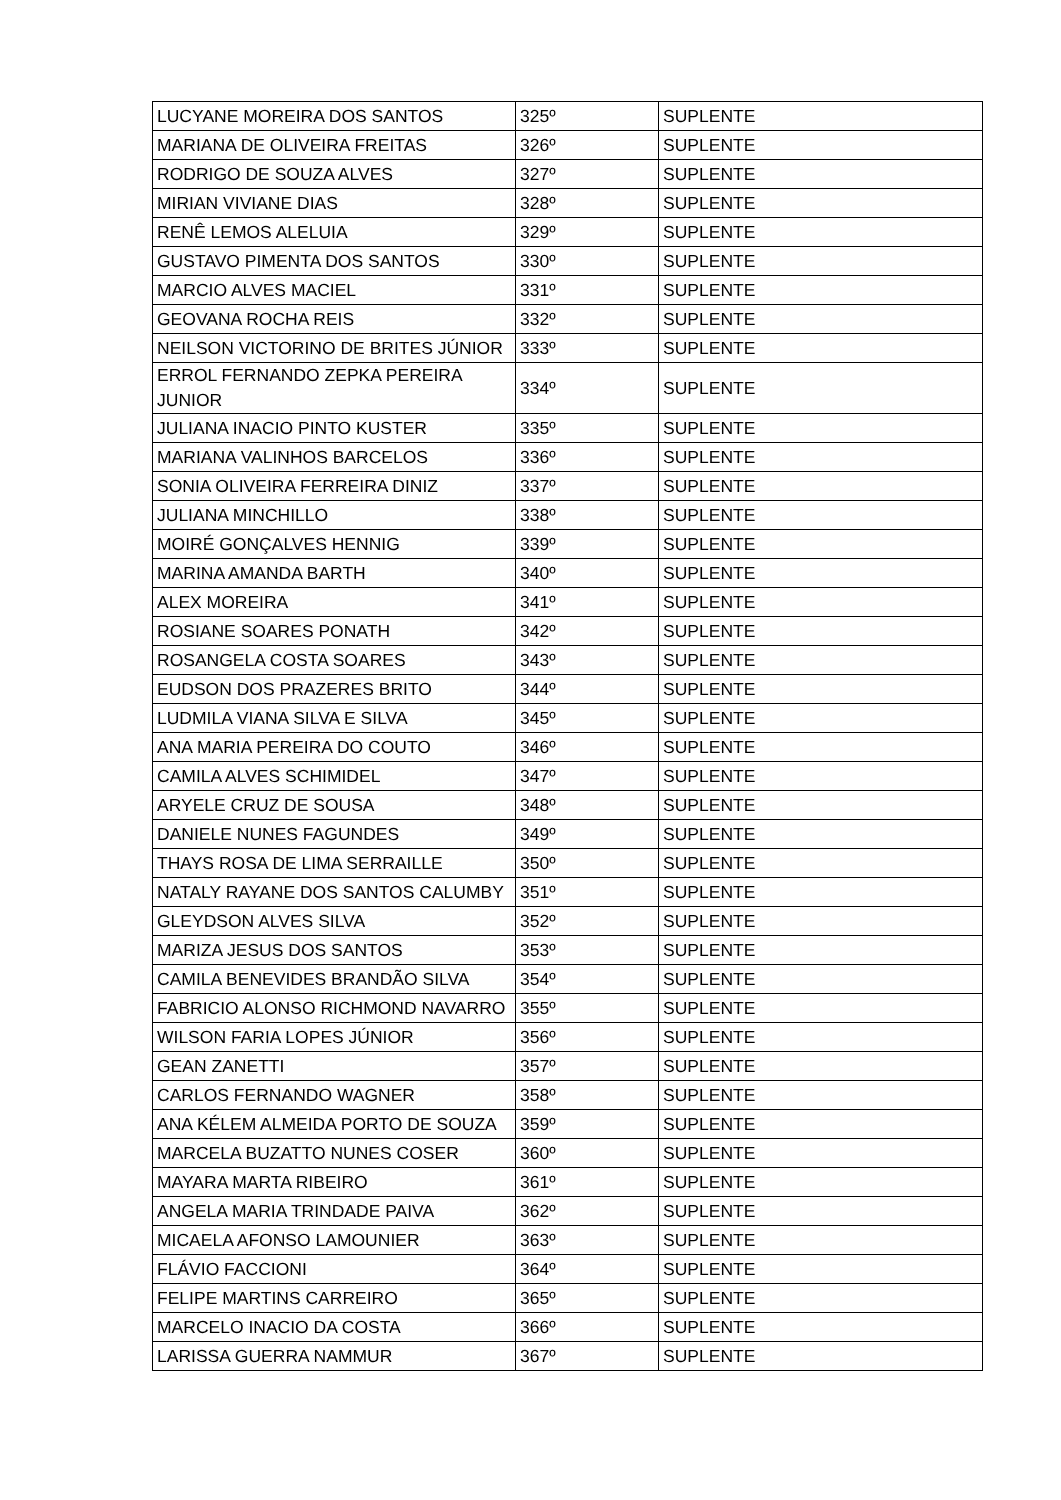| LUCYANE MOREIRA DOS SANTOS | 325º | SUPLENTE |
| MARIANA DE OLIVEIRA FREITAS | 326º | SUPLENTE |
| RODRIGO DE SOUZA ALVES | 327º | SUPLENTE |
| MIRIAN VIVIANE DIAS | 328º | SUPLENTE |
| RENÊ LEMOS ALELUIA | 329º | SUPLENTE |
| GUSTAVO PIMENTA DOS SANTOS | 330º | SUPLENTE |
| MARCIO ALVES MACIEL | 331º | SUPLENTE |
| GEOVANA ROCHA REIS | 332º | SUPLENTE |
| NEILSON VICTORINO DE BRITES JÚNIOR | 333º | SUPLENTE |
| ERROL FERNANDO ZEPKA PEREIRA JUNIOR | 334º | SUPLENTE |
| JULIANA INACIO PINTO KUSTER | 335º | SUPLENTE |
| MARIANA VALINHOS BARCELOS | 336º | SUPLENTE |
| SONIA OLIVEIRA FERREIRA DINIZ | 337º | SUPLENTE |
| JULIANA MINCHILLO | 338º | SUPLENTE |
| MOIRÉ GONÇALVES HENNIG | 339º | SUPLENTE |
| MARINA AMANDA BARTH | 340º | SUPLENTE |
| ALEX MOREIRA | 341º | SUPLENTE |
| ROSIANE SOARES PONATH | 342º | SUPLENTE |
| ROSANGELA COSTA SOARES | 343º | SUPLENTE |
| EUDSON DOS PRAZERES BRITO | 344º | SUPLENTE |
| LUDMILA VIANA SILVA E SILVA | 345º | SUPLENTE |
| ANA MARIA PEREIRA DO COUTO | 346º | SUPLENTE |
| CAMILA ALVES SCHIMIDEL | 347º | SUPLENTE |
| ARYELE CRUZ DE SOUSA | 348º | SUPLENTE |
| DANIELE NUNES FAGUNDES | 349º | SUPLENTE |
| THAYS ROSA DE LIMA SERRAILLE | 350º | SUPLENTE |
| NATALY RAYANE DOS SANTOS CALUMBY | 351º | SUPLENTE |
| GLEYDSON ALVES SILVA | 352º | SUPLENTE |
| MARIZA JESUS DOS SANTOS | 353º | SUPLENTE |
| CAMILA BENEVIDES BRANDÃO SILVA | 354º | SUPLENTE |
| FABRICIO ALONSO RICHMOND NAVARRO | 355º | SUPLENTE |
| WILSON FARIA LOPES JÚNIOR | 356º | SUPLENTE |
| GEAN ZANETTI | 357º | SUPLENTE |
| CARLOS FERNANDO WAGNER | 358º | SUPLENTE |
| ANA KÉLEM ALMEIDA PORTO DE SOUZA | 359º | SUPLENTE |
| MARCELA BUZATTO NUNES COSER | 360º | SUPLENTE |
| MAYARA MARTA RIBEIRO | 361º | SUPLENTE |
| ANGELA MARIA TRINDADE PAIVA | 362º | SUPLENTE |
| MICAELA AFONSO LAMOUNIER | 363º | SUPLENTE |
| FLÁVIO FACCIONI | 364º | SUPLENTE |
| FELIPE MARTINS CARREIRO | 365º | SUPLENTE |
| MARCELO INACIO DA COSTA | 366º | SUPLENTE |
| LARISSA GUERRA NAMMUR | 367º | SUPLENTE |